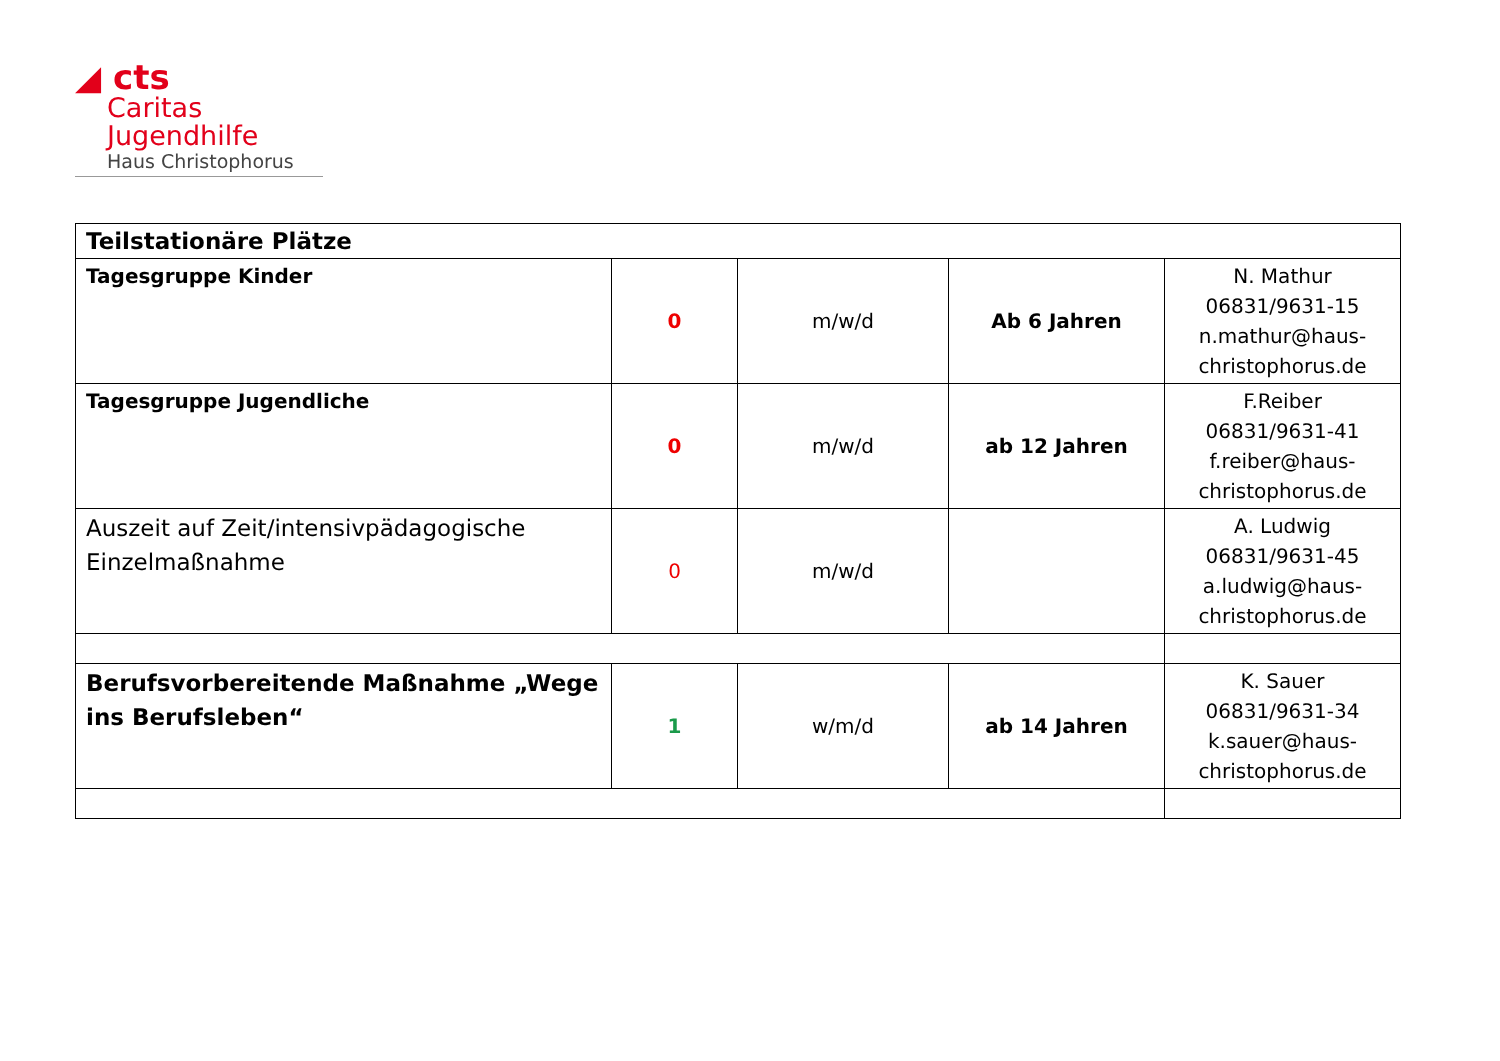◢ cts
Caritas
Jugendhilfe
Haus Christophorus
| Teilstationäre Plätze | | | | |
| Tagesgruppe Kinder | 0 | m/w/d | Ab 6 Jahren | N. Mathur 06831/9631-15 n.mathur@haus- christophorus.de |
| Tagesgruppe Jugendliche | 0 | m/w/d | ab 12 Jahren | F.Reiber 06831/9631-41 f.reiber@haus- christophorus.de |
| Auszeit auf Zeit/intensivpädagogische Einzelmaßnahme | 0 | m/w/d | | A. Ludwig 06831/9631-45 a.ludwig@haus- christophorus.de |
| Berufsvorbereitende Maßnahme „Wege ins Berufsleben“ | 1 | w/m/d | ab 14 Jahren | K. Sauer 06831/9631-34 k.sauer@haus- christophorus.de |